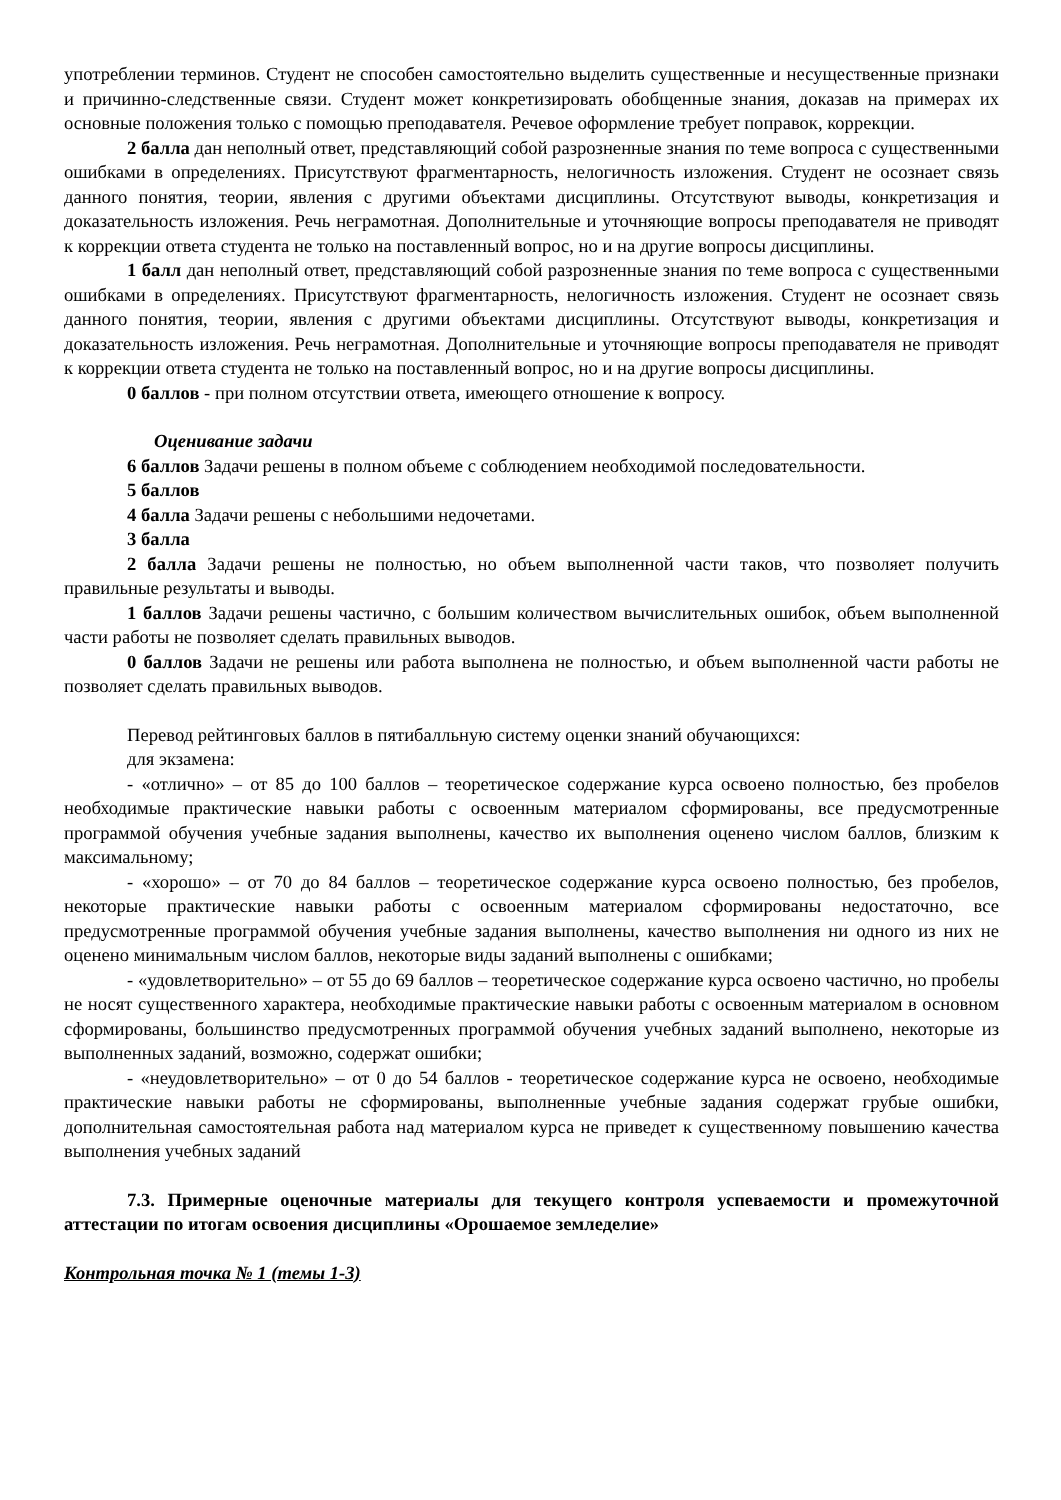употреблении терминов. Студент не способен самостоятельно выделить существенные и несущественные признаки и причинно-следственные связи. Студент может конкретизировать обобщенные знания, доказав на примерах их основные положения только с помощью преподавателя. Речевое оформление требует поправок, коррекции.
2 балла дан неполный ответ, представляющий собой разрозненные знания по теме вопроса с существенными ошибками в определениях. Присутствуют фрагментарность, нелогичность изложения. Студент не осознает связь данного понятия, теории, явления с другими объектами дисциплины. Отсутствуют выводы, конкретизация и доказательность изложения. Речь неграмотная. Дополнительные и уточняющие вопросы преподавателя не приводят к коррекции ответа студента не только на поставленный вопрос, но и на другие вопросы дисциплины.
1 балл дан неполный ответ, представляющий собой разрозненные знания по теме вопроса с существенными ошибками в определениях. Присутствуют фрагментарность, нелогичность изложения. Студент не осознает связь данного понятия, теории, явления с другими объектами дисциплины. Отсутствуют выводы, конкретизация и доказательность изложения. Речь неграмотная. Дополнительные и уточняющие вопросы преподавателя не приводят к коррекции ответа студента не только на поставленный вопрос, но и на другие вопросы дисциплины.
0 баллов - при полном отсутствии ответа, имеющего отношение к вопросу.
Оценивание задачи
6 баллов Задачи решены в полном объеме с соблюдением необходимой последовательности.
5 баллов
4 балла Задачи решены с небольшими недочетами.
3 балла
2 балла Задачи решены не полностью, но объем выполненной части таков, что позволяет получить правильные результаты и выводы.
1 баллов Задачи решены частично, с большим количеством вычислительных ошибок, объем выполненной части работы не позволяет сделать правильных выводов.
0 баллов Задачи не решены или работа выполнена не полностью, и объем выполненной части работы не позволяет сделать правильных выводов.
Перевод рейтинговых баллов в пятибалльную систему оценки знаний обучающихся:
для экзамена:
- «отлично» – от 85 до 100 баллов – теоретическое содержание курса освоено полностью, без пробелов необходимые практические навыки работы с освоенным материалом сформированы, все предусмотренные программой обучения учебные задания выполнены, качество их выполнения оценено числом баллов, близким к максимальному;
- «хорошо» – от 70 до 84 баллов – теоретическое содержание курса освоено полностью, без пробелов, некоторые практические навыки работы с освоенным материалом сформированы недостаточно, все предусмотренные программой обучения учебные задания выполнены, качество выполнения ни одного из них не оценено минимальным числом баллов, некоторые виды заданий выполнены с ошибками;
- «удовлетворительно» – от 55 до 69 баллов – теоретическое содержание курса освоено частично, но пробелы не носят существенного характера, необходимые практические навыки работы с освоенным материалом в основном сформированы, большинство предусмотренных программой обучения учебных заданий выполнено, некоторые из выполненных заданий, возможно, содержат ошибки;
- «неудовлетворительно» – от 0 до 54 баллов - теоретическое содержание курса не освоено, необходимые практические навыки работы не сформированы, выполненные учебные задания содержат грубые ошибки, дополнительная самостоятельная работа над материалом курса не приведет к существенному повышению качества выполнения учебных заданий
7.3. Примерные оценочные материалы для текущего контроля успеваемости и промежуточной аттестации по итогам освоения дисциплины «Орошаемое земледелие»
Контрольная точка № 1 (темы 1-3)